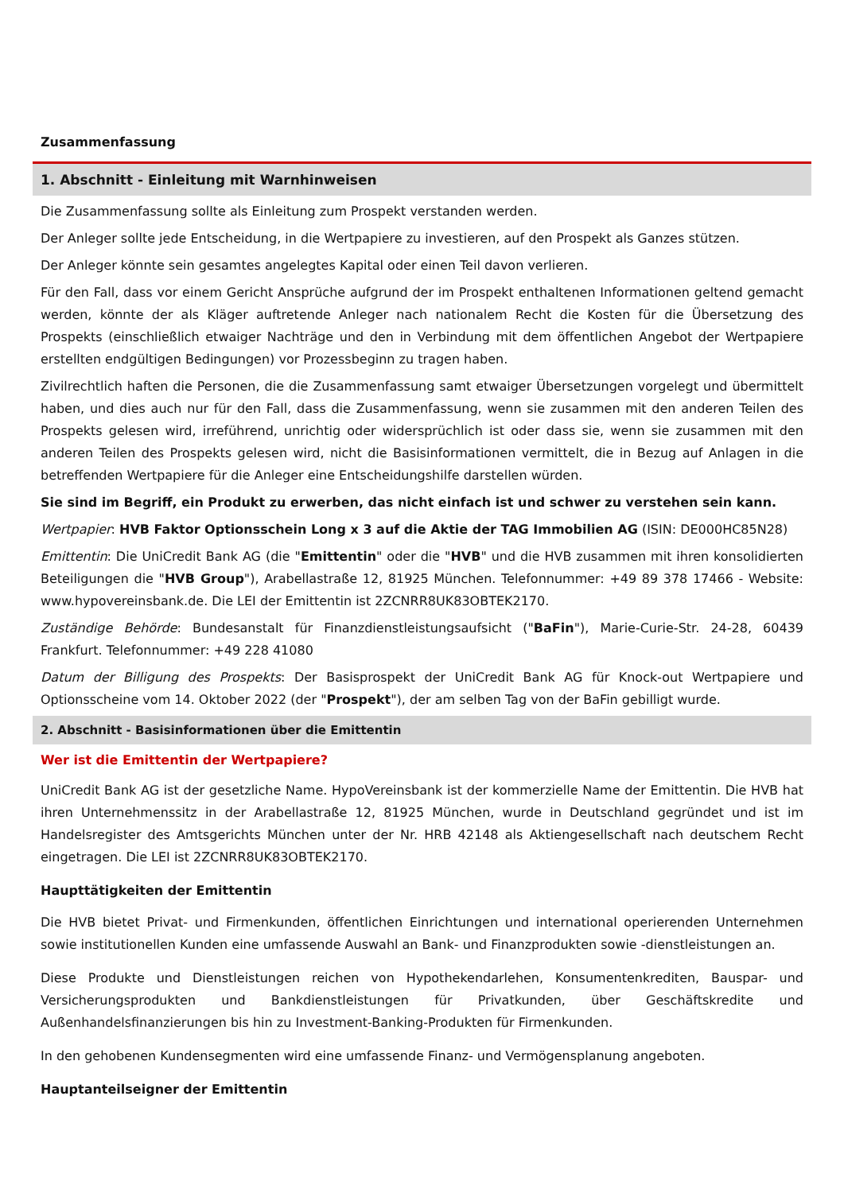Zusammenfassung
1. Abschnitt - Einleitung mit Warnhinweisen
Die Zusammenfassung sollte als Einleitung zum Prospekt verstanden werden.
Der Anleger sollte jede Entscheidung, in die Wertpapiere zu investieren, auf den Prospekt als Ganzes stützen.
Der Anleger könnte sein gesamtes angelegtes Kapital oder einen Teil davon verlieren.
Für den Fall, dass vor einem Gericht Ansprüche aufgrund der im Prospekt enthaltenen Informationen geltend gemacht werden, könnte der als Kläger auftretende Anleger nach nationalem Recht die Kosten für die Übersetzung des Prospekts (einschließlich etwaiger Nachträge und den in Verbindung mit dem öffentlichen Angebot der Wertpapiere erstellten endgültigen Bedingungen) vor Prozessbeginn zu tragen haben.
Zivilrechtlich haften die Personen, die die Zusammenfassung samt etwaiger Übersetzungen vorgelegt und übermittelt haben, und dies auch nur für den Fall, dass die Zusammenfassung, wenn sie zusammen mit den anderen Teilen des Prospekts gelesen wird, irreführend, unrichtig oder widersprüchlich ist oder dass sie, wenn sie zusammen mit den anderen Teilen des Prospekts gelesen wird, nicht die Basisinformationen vermittelt, die in Bezug auf Anlagen in die betreffenden Wertpapiere für die Anleger eine Entscheidungshilfe darstellen würden.
Sie sind im Begriff, ein Produkt zu erwerben, das nicht einfach ist und schwer zu verstehen sein kann.
Wertpapier: HVB Faktor Optionsschein Long x 3 auf die Aktie der TAG Immobilien AG (ISIN: DE000HC85N28)
Emittentin: Die UniCredit Bank AG (die "Emittentin" oder die "HVB" und die HVB zusammen mit ihren konsolidierten Beteiligungen die "HVB Group"), Arabellastraße 12, 81925 München. Telefonnummer: +49 89 378 17466 - Website: www.hypovereinsbank.de. Die LEI der Emittentin ist 2ZCNRR8UK83OBTEK2170.
Zuständige Behörde: Bundesanstalt für Finanzdienstleistungsaufsicht ("BaFin"), Marie-Curie-Str. 24-28, 60439 Frankfurt. Telefonnummer: +49 228 41080
Datum der Billigung des Prospekts: Der Basisprospekt der UniCredit Bank AG für Knock-out Wertpapiere und Optionsscheine vom 14. Oktober 2022 (der "Prospekt"), der am selben Tag von der BaFin gebilligt wurde.
2. Abschnitt - Basisinformationen über die Emittentin
Wer ist die Emittentin der Wertpapiere?
UniCredit Bank AG ist der gesetzliche Name. HypoVereinsbank ist der kommerzielle Name der Emittentin. Die HVB hat ihren Unternehmenssitz in der Arabellastraße 12, 81925 München, wurde in Deutschland gegründet und ist im Handelsregister des Amtsgerichts München unter der Nr. HRB 42148 als Aktiengesellschaft nach deutschem Recht eingetragen. Die LEI ist 2ZCNRR8UK83OBTEK2170.
Haupttätigkeiten der Emittentin
Die HVB bietet Privat- und Firmenkunden, öffentlichen Einrichtungen und international operierenden Unternehmen sowie institutionellen Kunden eine umfassende Auswahl an Bank- und Finanzprodukten sowie -dienstleistungen an.
Diese Produkte und Dienstleistungen reichen von Hypothekendarlehen, Konsumentenkrediten, Bauspar- und Versicherungsprodukten und Bankdienstleistungen für Privatkunden, über Geschäftskredite und Außenhandelsfinanzierungen bis hin zu Investment-Banking-Produkten für Firmenkunden.
In den gehobenen Kundensegmenten wird eine umfassende Finanz- und Vermögensplanung angeboten.
Hauptanteilseigner der Emittentin